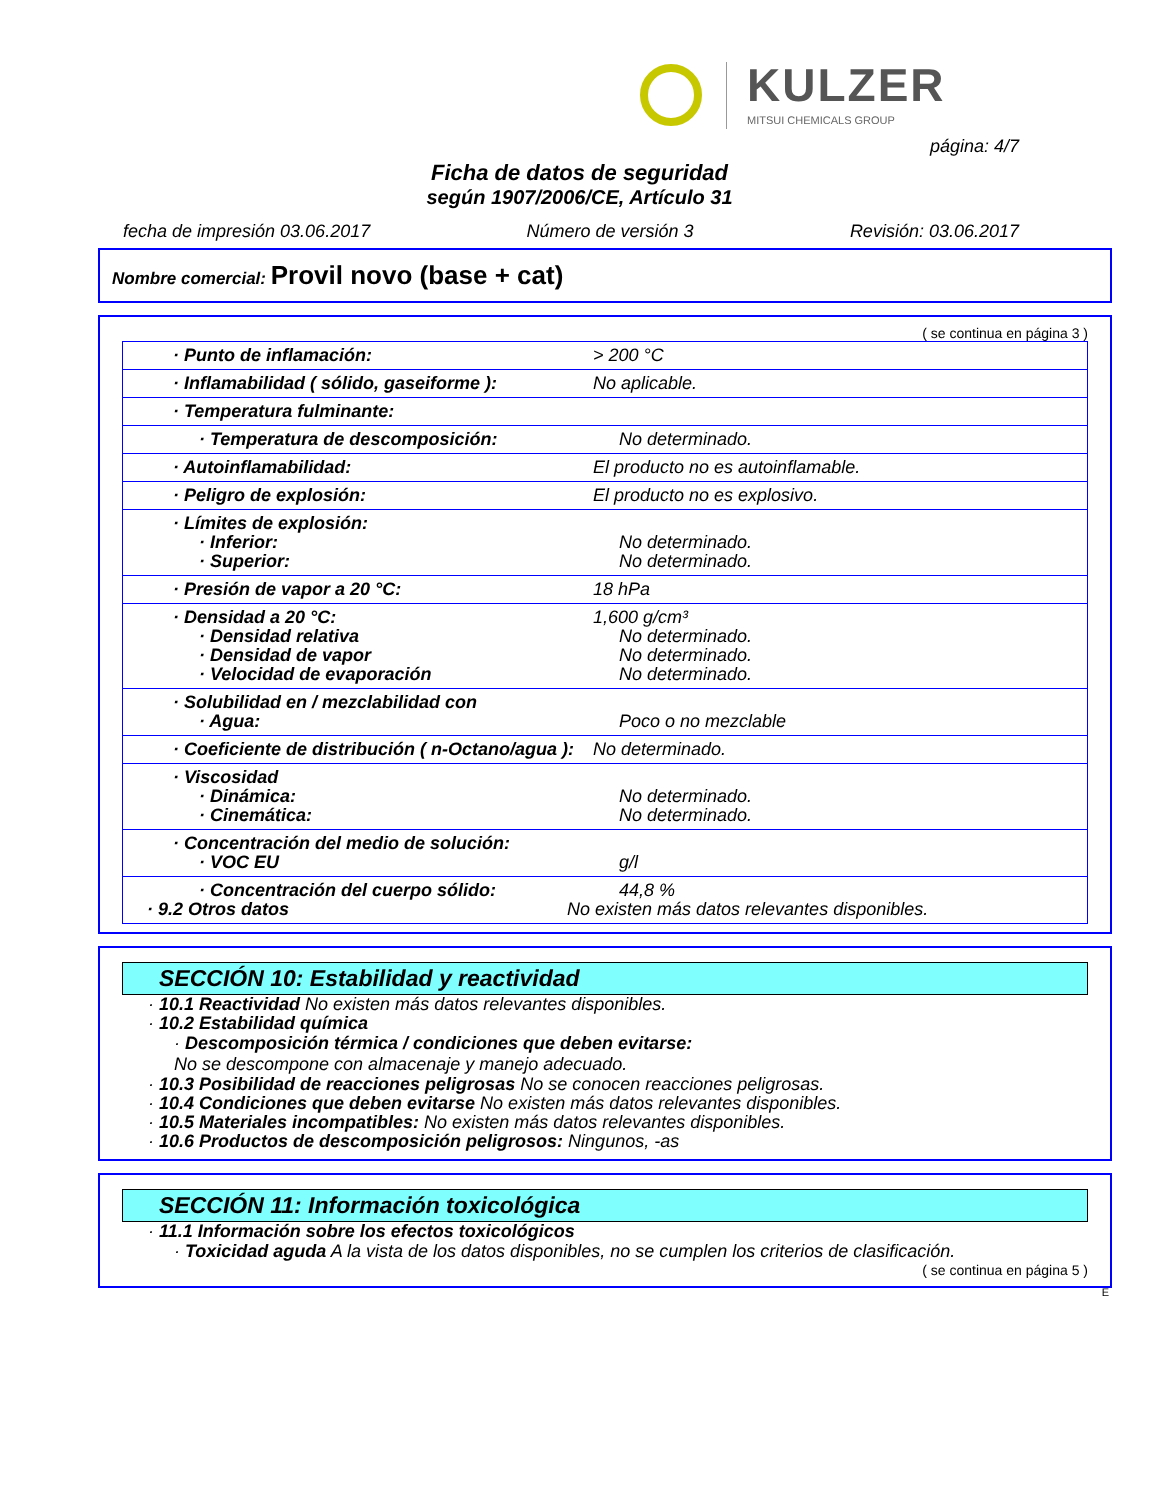KULZER
MITSUI CHEMICALS GROUP
página: 4/7
Ficha de datos de seguridad
según 1907/2006/CE, Artículo 31
fecha de impresión 03.06.2017 Número de versión 3 Revisión: 03.06.2017
Nombre comercial: Provil novo (base + cat)
( se continua en página 3 )
| · Punto de inflamación: | > 200 °C |
| · Inflamabilidad ( sólido, gaseiforme ): | No aplicable. |
| · Temperatura fulminante: | |
| · Temperatura de descomposición: | No determinado. |
| · Autoinflamabilidad: | El producto no es autoinflamable. |
| · Peligro de explosión: | El producto no es explosivo. |
| · Límites de explosión: · Inferior: · Superior: | No determinado. No determinado. |
| · Presión de vapor a 20 °C: | 18 hPa |
| · Densidad a 20 °C: · Densidad relativa · Densidad de vapor · Velocidad de evaporación | 1,600 g/cm³ No determinado. No determinado. No determinado. |
| · Solubilidad en / mezclabilidad con · Agua: | Poco o no mezclable |
| · Coeficiente de distribución ( n-Octano/agua ): | No determinado. |
| · Viscosidad · Dinámica: · Cinemática: | No determinado. No determinado. |
| · Concentración del medio de solución: · VOC EU | g/l |
| · Concentración del cuerpo sólido: · 9.2 Otros datos | 44,8 % No existen más datos relevantes disponibles. |
SECCIÓN 10: Estabilidad y reactividad
· 10.1 Reactividad No existen más datos relevantes disponibles.
· 10.2 Estabilidad química
· Descomposición térmica / condiciones que deben evitarse:
No se descompone con almacenaje y manejo adecuado.
· 10.3 Posibilidad de reacciones peligrosas No se conocen reacciones peligrosas.
· 10.4 Condiciones que deben evitarse No existen más datos relevantes disponibles.
· 10.5 Materiales incompatibles: No existen más datos relevantes disponibles.
· 10.6 Productos de descomposición peligrosos: Ningunos, -as
SECCIÓN 11: Información toxicológica
· 11.1 Información sobre los efectos toxicológicos
· Toxicidad aguda A la vista de los datos disponibles, no se cumplen los criterios de clasificación.
( se continua en página 5 )
E